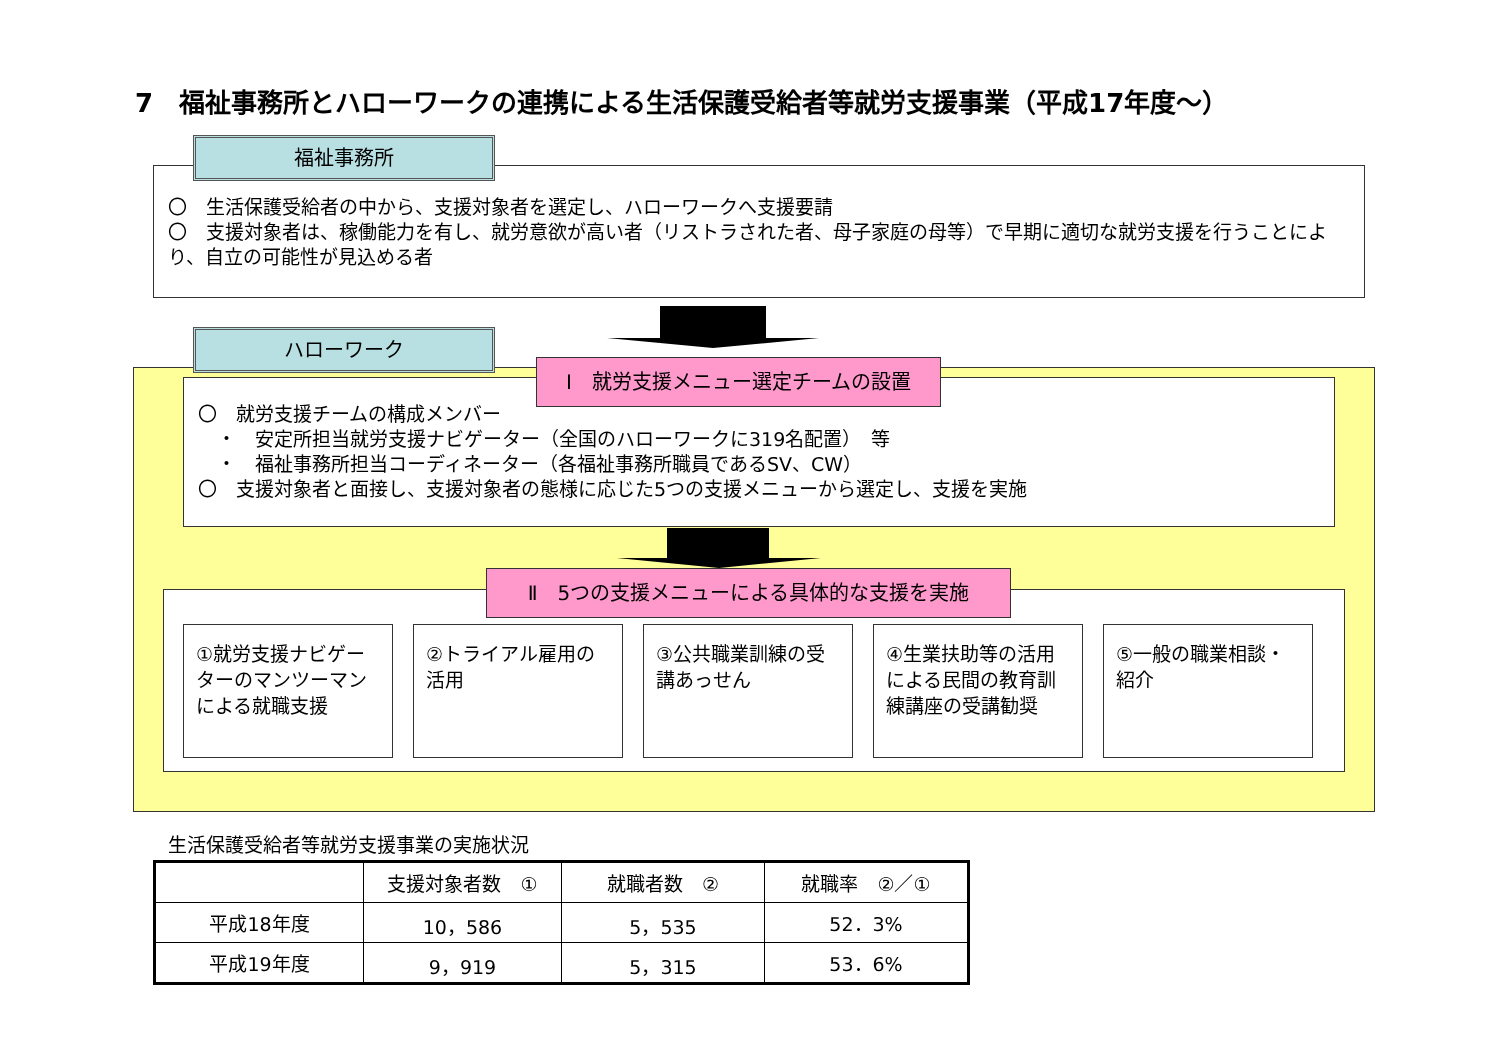7　福祉事務所とハローワークの連携による生活保護受給者等就労支援事業（平成17年度～）
福祉事務所
〇　生活保護受給者の中から、支援対象者を選定し、ハローワークへ支援要請
〇　支援対象者は、稼働能力を有し、就労意欲が高い者（リストラされた者、母子家庭の母等）で早期に適切な就労支援を行うことにより、自立の可能性が見込める者
ハローワーク
Ⅰ　就労支援メニュー選定チームの設置
〇　就労支援チームの構成メンバー
　・　安定所担当就労支援ナビゲーター（全国のハローワークに319名配置）　等
　・　福祉事務所担当コーディネーター（各福祉事務所職員であるSV、CW）
〇　支援対象者と面接し、支援対象者の態様に応じた5つの支援メニューから選定し、支援を実施
Ⅱ　5つの支援メニューによる具体的な支援を実施
①就労支援ナビゲーターのマンツーマンによる就職支援
②トライアル雇用の活用 ③公共職業訓練の受講あっせん
④生業扶助等の活用による民間の教育訓練講座の受講勧奨
⑤一般の職業相談・紹介
生活保護受給者等就労支援事業の実施状況
| | 支援対象者数 ① | 就職者数 ② | 就職率 ②／① |
| --- | --- | --- | --- |
| 平成18年度 | 10，586 | 5，535 | 52．3% |
| 平成19年度 | 9，919 | 5，315 | 53．6% |